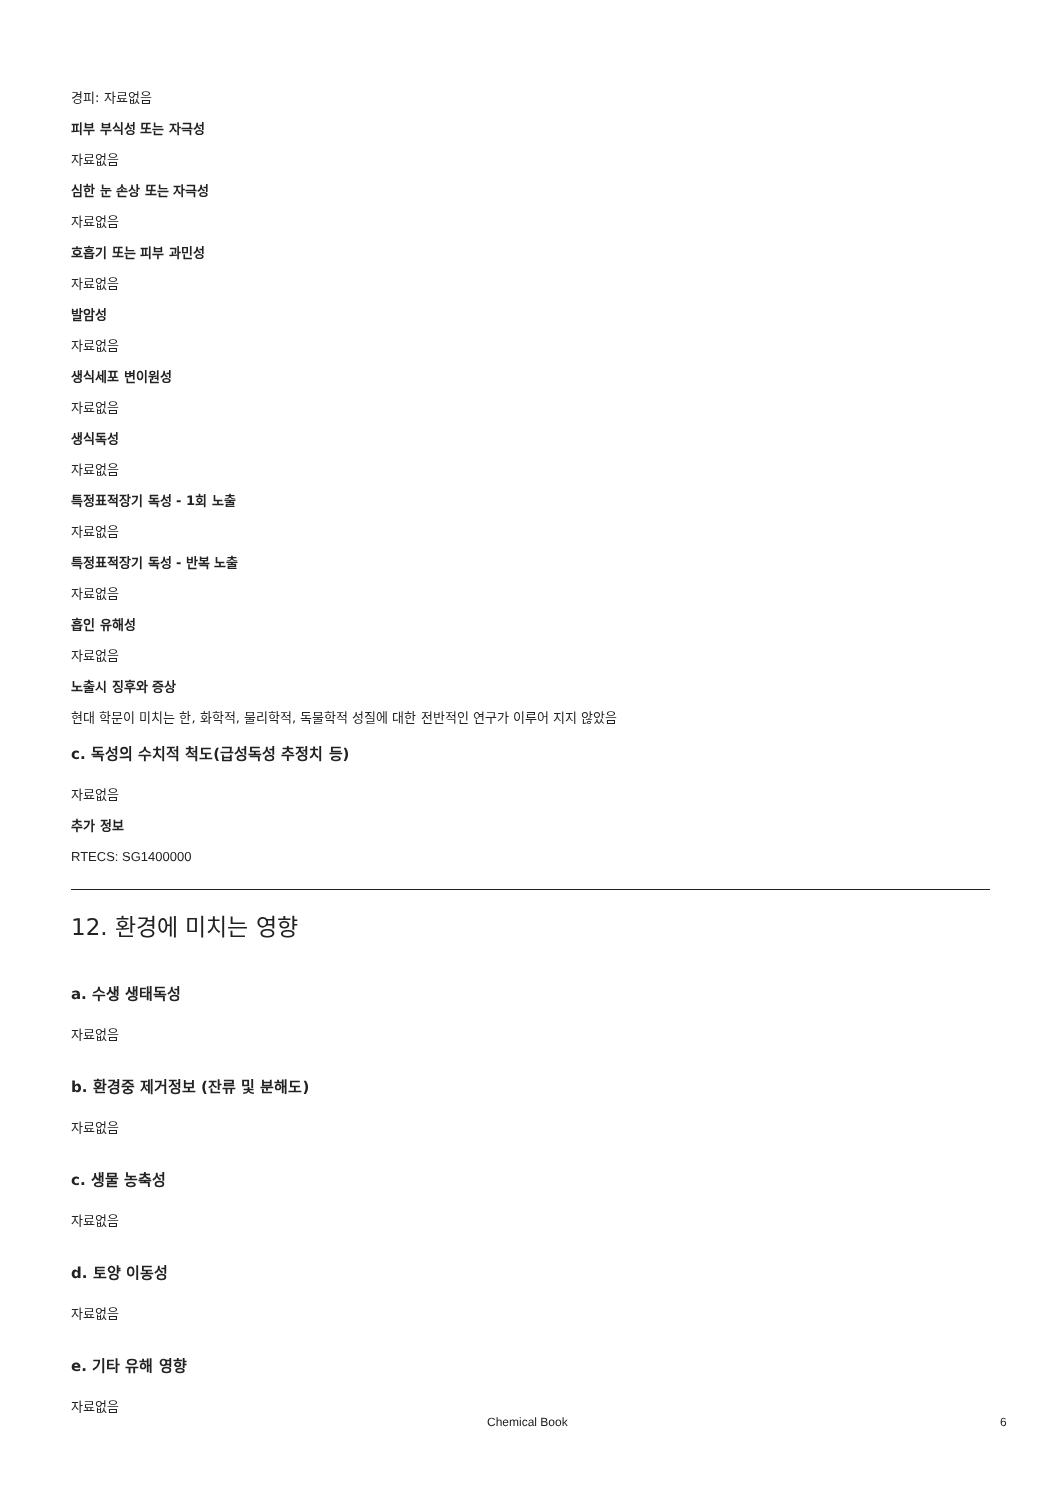경피: 자료없음
피부 부식성 또는 자극성
자료없음
심한 눈 손상 또는 자극성
자료없음
호흡기 또는 피부 과민성
자료없음
발암성
자료없음
생식세포 변이원성
자료없음
생식독성
자료없음
특정표적장기 독성 - 1회 노출
자료없음
특정표적장기 독성 - 반복 노출
자료없음
흡인 유해성
자료없음
노출시 징후와 증상
현대 학문이 미치는 한, 화학적, 물리학적, 독물학적 성질에 대한 전반적인 연구가 이루어 지지 않았음
c. 독성의 수치적 척도(급성독성 추정치 등)
자료없음
추가 정보
RTECS: SG1400000
12. 환경에 미치는 영향
a. 수생 생태독성
자료없음
b. 환경중 제거정보 (잔류 및 분해도)
자료없음
c. 생물 농축성
자료없음
d. 토양 이동성
자료없음
e. 기타 유해 영향
자료없음
Chemical Book 6